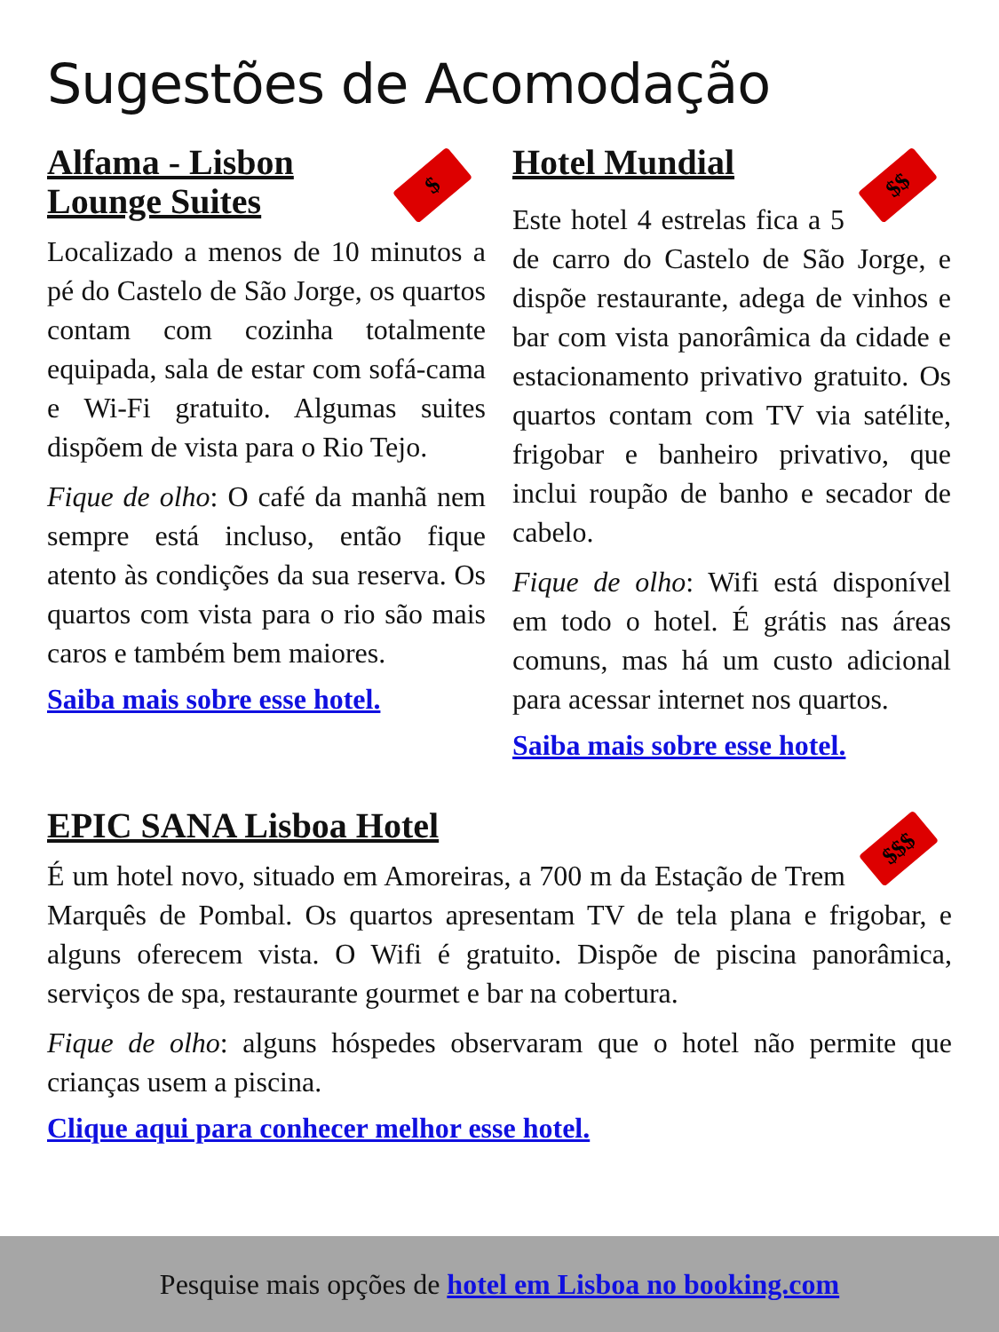Sugestões de Acomodação
$
Alfama - Lisbon Lounge Suites
Localizado a menos de 10 minutos a pé do Castelo de São Jorge, os quartos contam com cozinha totalmente equipada, sala de estar com sofá-cama e Wi-Fi gratuito. Algumas suites dispõem de vista para o Rio Tejo.
Fique de olho: O café da manhã nem sempre está incluso, então fique atento às condições da sua reserva. Os quartos com vista para o rio são mais caros e também bem maiores.
Saiba mais sobre esse hotel.
$$
Hotel Mundial
Este hotel 4 estrelas fica a 5 de carro do Castelo de São Jorge, e dispõe restaurante, adega de vinhos e bar com vista panorâmica da cidade e estacionamento privativo gratuito. Os quartos contam com TV via satélite, frigobar e banheiro privativo, que inclui roupão de banho e secador de cabelo.
Fique de olho: Wifi está disponível em todo o hotel. É grátis nas áreas comuns, mas há um custo adicional para acessar internet nos quartos.
Saiba mais sobre esse hotel.
$$$
EPIC SANA Lisboa Hotel
É um hotel novo, situado em Amoreiras, a 700 m da Estação de Trem Marquês de Pombal. Os quartos apresentam TV de tela plana e frigobar, e alguns oferecem vista. O Wifi é gratuito. Dispõe de piscina panorâmica, serviços de spa, restaurante gourmet e bar na cobertura.
Fique de olho: alguns hóspedes observaram que o hotel não permite que crianças usem a piscina.
Clique aqui para conhecer melhor esse hotel.
Pesquise mais opções de hotel em Lisboa no booking.com